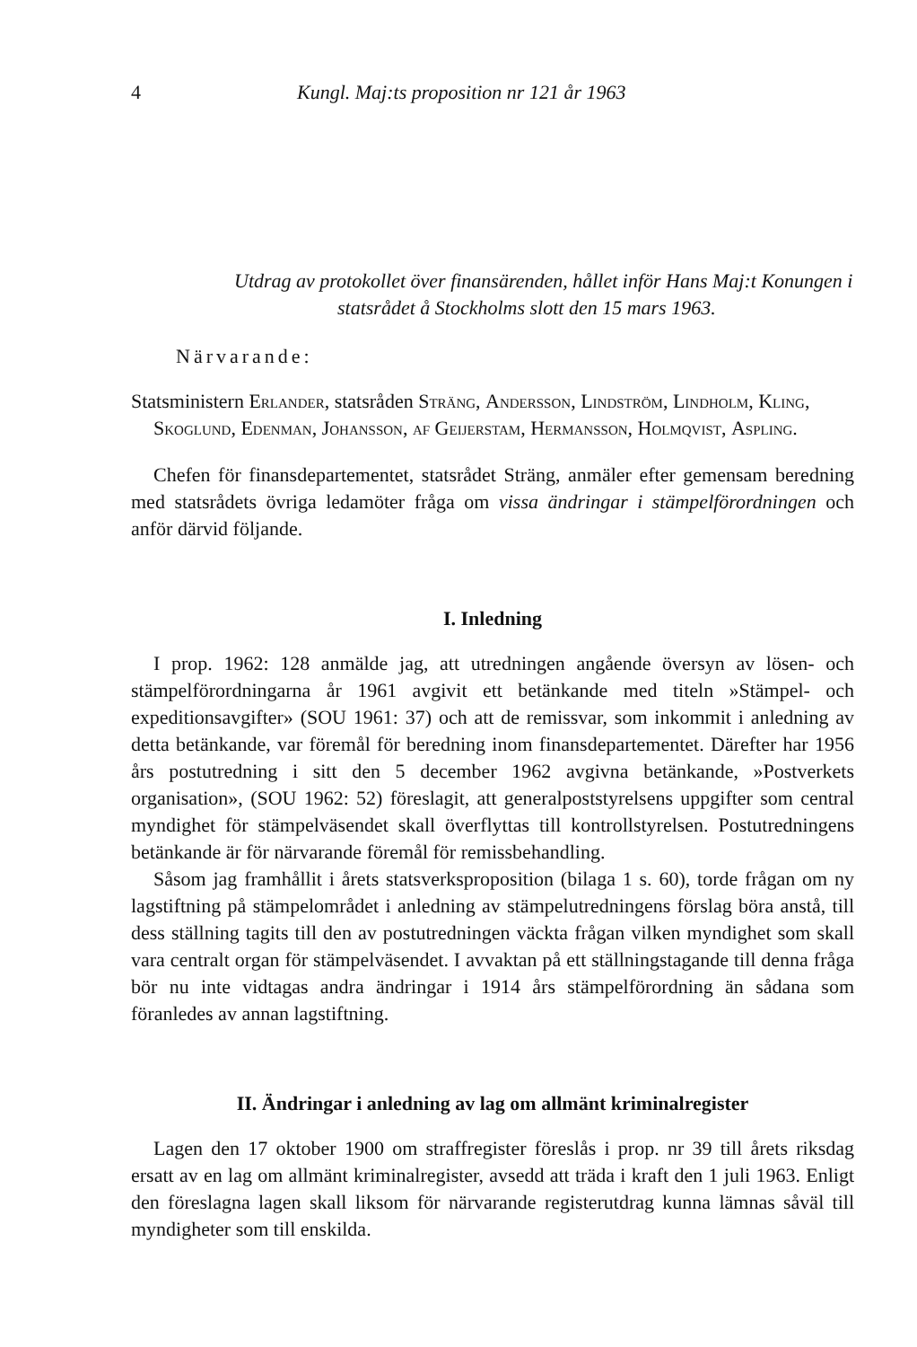4 Kungl. Maj:ts proposition nr 121 år 1963
Utdrag av protokollet över finansärenden, hållet inför Hans Maj:t Konungen i statsrådet å Stockholms slott den 15 mars 1963.
Närvarande:
Statsministern Erlander, statsråden Sträng, Andersson, Lindström, Lindholm, Kling, Skoglund, Edenman, Johansson, af Geijerstam, Hermansson, Holmqvist, Aspling.
Chefen för finansdepartementet, statsrådet Sträng, anmäler efter gemensam beredning med statsrådets övriga ledamöter fråga om vissa ändringar i stämpelförordningen och anför därvid följande.
I. Inledning
I prop. 1962: 128 anmälde jag, att utredningen angående översyn av lösen- och stämpelförordningarna år 1961 avgivit ett betänkande med titeln »Stämpel- och expeditionsavgifter» (SOU 1961: 37) och att de remissvar, som inkommit i anledning av detta betänkande, var föremål för beredning inom finansdepartementet. Därefter har 1956 års postutredning i sitt den 5 december 1962 avgivna betänkande, »Postverkets organisation», (SOU 1962: 52) föreslagit, att generalpoststyrelsens uppgifter som central myndighet för stämpelväsendet skall överflyttas till kontrollstyrelsen. Postutredningens betänkande är för närvarande föremål för remissbehandling.
Såsom jag framhållit i årets statsverksproposition (bilaga 1 s. 60), torde frågan om ny lagstiftning på stämpelområdet i anledning av stämpelutredningens förslag böra anstå, till dess ställning tagits till den av postutredningen väckta frågan vilken myndighet som skall vara centralt organ för stämpelväsendet. I avvaktan på ett ställningstagande till denna fråga bör nu inte vidtagas andra ändringar i 1914 års stämpelförordning än sådana som föranledes av annan lagstiftning.
II. Ändringar i anledning av lag om allmänt kriminalregister
Lagen den 17 oktober 1900 om straffregister föreslås i prop. nr 39 till årets riksdag ersatt av en lag om allmänt kriminalregister, avsedd att träda i kraft den 1 juli 1963. Enligt den föreslagna lagen skall liksom för närvarande registerutdrag kunna lämnas såväl till myndigheter som till enskilda.